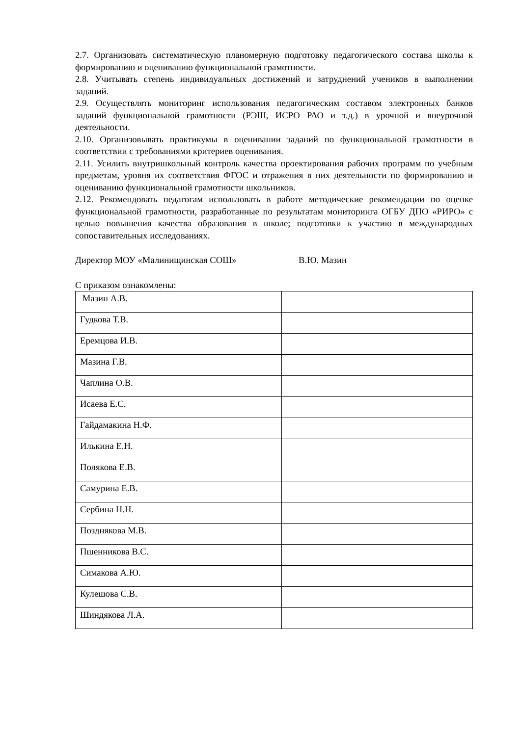2.7. Организовать систематическую планомерную подготовку педагогического состава школы к формированию и оцениванию функциональной грамотности.
2.8. Учитывать степень индивидуальных достижений и затруднений учеников в выполнении заданий.
2.9. Осуществлять мониторинг использования педагогическим составом электронных банков заданий функциональной грамотности (РЭШ, ИСРО РАО и т.д.) в урочной и внеурочной деятельности.
2.10. Организовывать практикумы в оценивании заданий по функциональной грамотности в соответствии с требованиями критериев оценивания.
2.11. Усилить внутришкольный контроль качества проектирования рабочих программ по учебным предметам, уровня их соответствия ФГОС и отражения в них деятельности по формированию и оцениванию функциональной грамотности школьников.
2.12. Рекомендовать педагогам использовать в работе методические рекомендации по оценке функциональной грамотности, разработанные по результатам мониторинга ОГБУ ДПО «РИРО» с целью повышения качества образования в школе; подготовки к участию в международных сопоставительных исследованиях.
Директор МОУ «Малинищинская СОШ» В.Ю. Мазин
С приказом ознакомлены:
| Мазин А.В. | |
| Гудкова Т.В. | |
| Еремцова И.В. | |
| Мазина Г.В. | |
| Чаплина О.В. | |
| Исаева Е.С. | |
| Гайдамакина Н.Ф. | |
| Илькина Е.Н. | |
| Полякова Е.В. | |
| Самурина Е.В. | |
| Сербина Н.Н. | |
| Позднякова М.В. | |
| Пшенникова В.С. | |
| Симакова А.Ю. | |
| Кулешова С.В. | |
| Шиндякова Л.А. | |